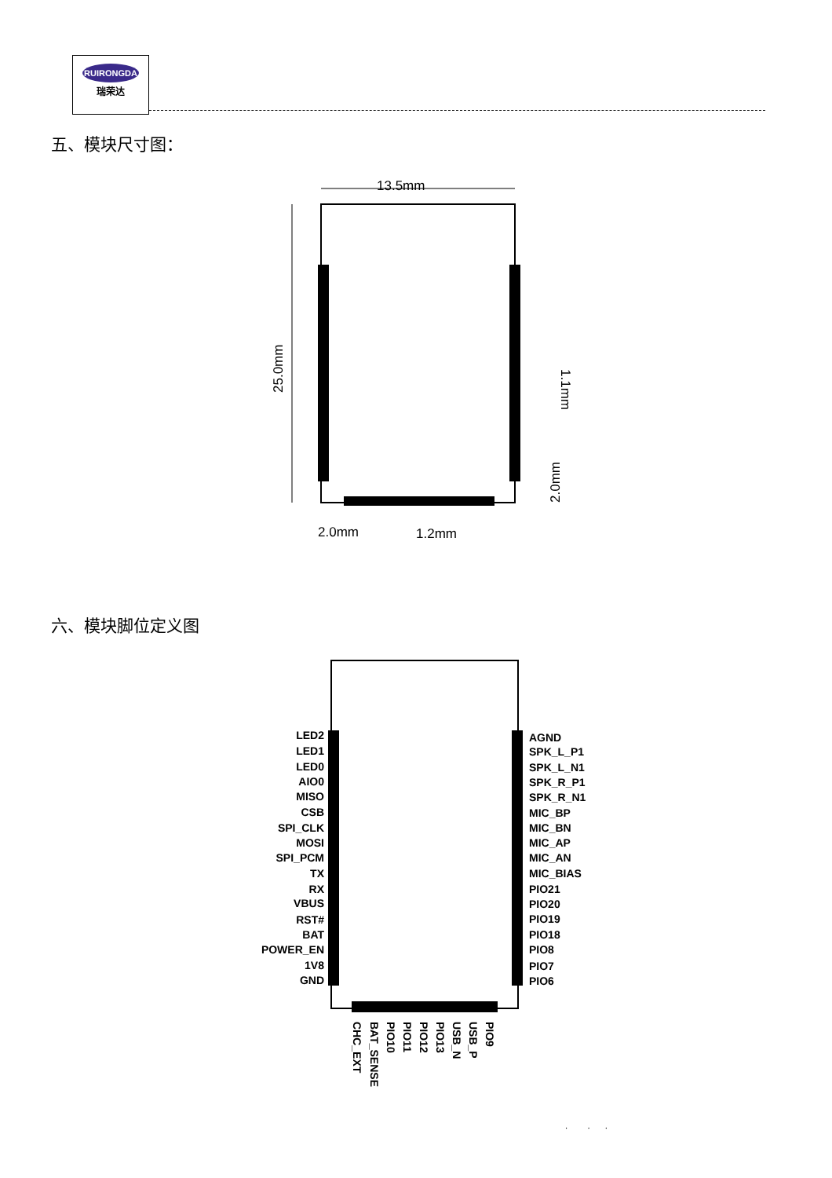RUIRONGDA
瑞荣达
五、模块尺寸图：
13.5mm
25.0mm
1.1mm
2.0mm
2.0mm
1.2mm
六、模块脚位定义图
LED2
LED1
LED0
AIO0
MISO
CSB
SPI_CLK
MOSI
SPI_PCM
TX
RX
VBUS
RST#
BAT
POWER_EN
1V8
GND
AGND
SPK_L_P1
SPK_L_N1
SPK_R_P1
SPK_R_N1
MIC_BP
MIC_BN
MIC_AP
MIC_AN
MIC_BIAS
PIO21
PIO20
PIO19
PIO18
PIO8
PIO7
PIO6
CHC_EXT
BAT_SENSE
PIO10
PIO11
PIO12
PIO13
USB_N
USB_P
PIO9
. . .